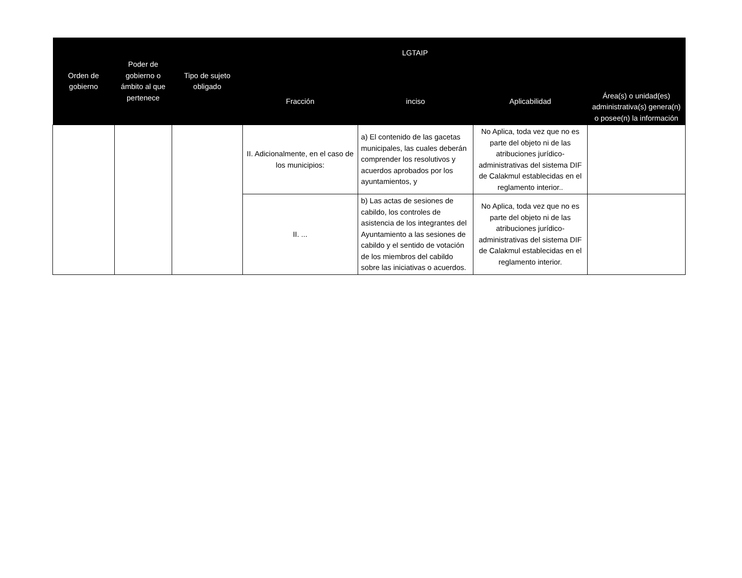| Orden de gobierno | Poder de gobierno o ámbito al que pertenece | Tipo de sujeto obligado | LGTAIP | | | Área(s) o unidad(es) administrativa(s) genera(n) o posee(n) la información |
| --- | --- | --- | --- | --- | --- | --- |
| | | | Fracción | inciso | Aplicabilidad | |
| | | | II. Adicionalmente, en el caso de los municipios: | a) El contenido de las gacetas municipales, las cuales deberán comprender los resolutivos y acuerdos aprobados por los ayuntamientos, y | No Aplica, toda vez que no es parte del objeto ni de las atribuciones jurídico-administrativas del sistema DIF de Calakmul establecidas en el reglamento interior.. | |
| | | | II. ... | b) Las actas de sesiones de cabildo, los controles de asistencia de los integrantes del Ayuntamiento a las sesiones de cabildo y el sentido de votación de los miembros del cabildo sobre las iniciativas o acuerdos. | No Aplica, toda vez que no es parte del objeto ni de las atribuciones jurídico-administrativas del sistema DIF de Calakmul establecidas en el reglamento interior. | |